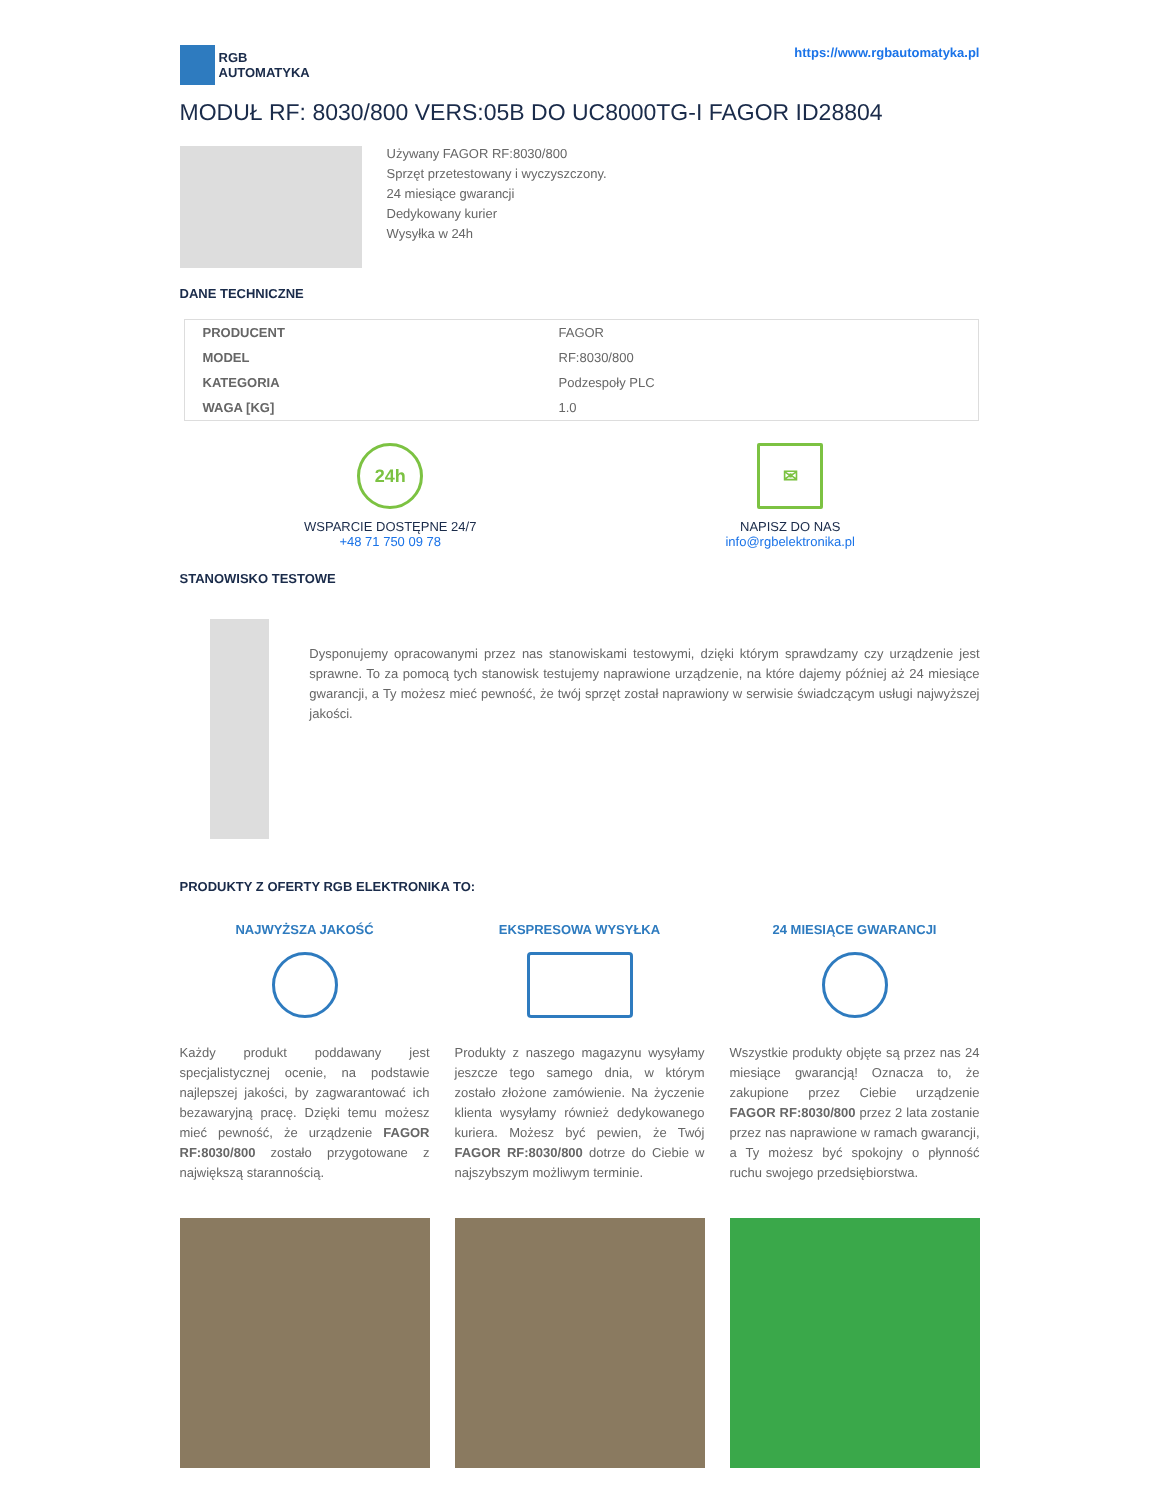RGB
AUTOMATYKA
https://www.rgbautomatyka.pl
MODUŁ RF: 8030/800 VERS:05B DO UC8000TG-I FAGOR ID28804
Używany FAGOR RF:8030/800
Sprzęt przetestowany i wyczyszczony.
24 miesiące gwarancji
Dedykowany kurier
Wysyłka w 24h
DANE TECHNICZNE
| PRODUCENT | FAGOR |
| MODEL | RF:8030/800 |
| KATEGORIA | Podzespoły PLC |
| WAGA [KG] | 1.0 |
24h
WSPARCIE DOSTĘPNE 24/7
+48 71 750 09 78
✉
NAPISZ DO NAS
info@rgbelektronika.pl
STANOWISKO TESTOWE
Dysponujemy opracowanymi przez nas stanowiskami testowymi, dzięki którym sprawdzamy czy urządzenie jest sprawne. To za pomocą tych stanowisk testujemy naprawione urządzenie, na które dajemy później aż 24 miesiące gwarancji, a Ty możesz mieć pewność, że twój sprzęt został naprawiony w serwisie świadczącym usługi najwyższej jakości.
PRODUKTY Z OFERTY RGB ELEKTRONIKA TO:
NAJWYŻSZA JAKOŚĆ
Każdy produkt poddawany jest specjalistycznej ocenie, na podstawie najlepszej jakości, by zagwarantować ich bezawaryjną pracę. Dzięki temu możesz mieć pewność, że urządzenie FAGOR RF:8030/800 zostało przygotowane z największą starannością.
EKSPRESOWA WYSYŁKA
Produkty z naszego magazynu wysyłamy jeszcze tego samego dnia, w którym zostało złożone zamówienie. Na życzenie klienta wysyłamy również dedykowanego kuriera. Możesz być pewien, że Twój FAGOR RF:8030/800 dotrze do Ciebie w najszybszym możliwym terminie.
24 MIESIĄCE GWARANCJI
Wszystkie produkty objęte są przez nas 24 miesiące gwarancją! Oznacza to, że zakupione przez Ciebie urządzenie FAGOR RF:8030/800 przez 2 lata zostanie przez nas naprawione w ramach gwarancji, a Ty możesz być spokojny o płynność ruchu swojego przedsiębiorstwa.